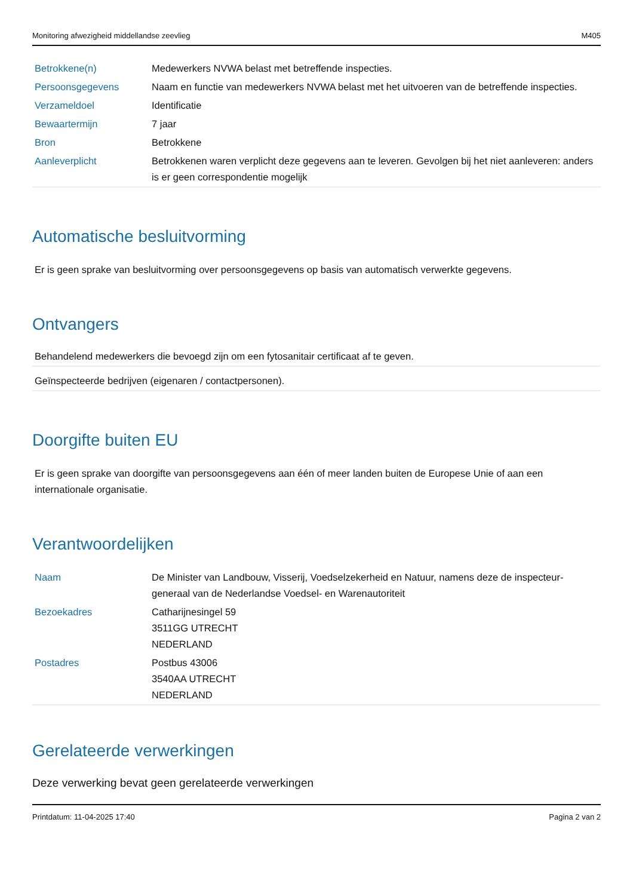Monitoring afwezigheid middellandse zeevlieg M405
| Betrokkene(n) | Medewerkers NVWA belast met betreffende inspecties. |
| Persoonsgegevens | Naam en functie van medewerkers NVWA belast met het uitvoeren van de betreffende inspecties. |
| Verzameldoel | Identificatie |
| Bewaartermijn | 7 jaar |
| Bron | Betrokkene |
| Aanleverplicht | Betrokkenen waren verplicht deze gegevens aan te leveren. Gevolgen bij het niet aanleveren: anders is er geen correspondentie mogelijk |
Automatische besluitvorming
Er is geen sprake van besluitvorming over persoonsgegevens op basis van automatisch verwerkte gegevens.
Ontvangers
Behandelend medewerkers die bevoegd zijn om een fytosanitair certificaat af te geven.
Geïnspecteerde bedrijven (eigenaren / contactpersonen).
Doorgifte buiten EU
Er is geen sprake van doorgifte van persoonsgegevens aan één of meer landen buiten de Europese Unie of aan een internationale organisatie.
Verantwoordelijken
| Naam | De Minister van Landbouw, Visserij, Voedselzekerheid en Natuur, namens deze de inspecteur-generaal van de Nederlandse Voedsel- en Warenautoriteit |
| Bezoekadres | Catharijnesingel 59 3511GG UTRECHT NEDERLAND |
| Postadres | Postbus 43006 3540AA UTRECHT NEDERLAND |
Gerelateerde verwerkingen
Deze verwerking bevat geen gerelateerde verwerkingen
Printdatum: 11-04-2025 17:40 Pagina 2 van 2